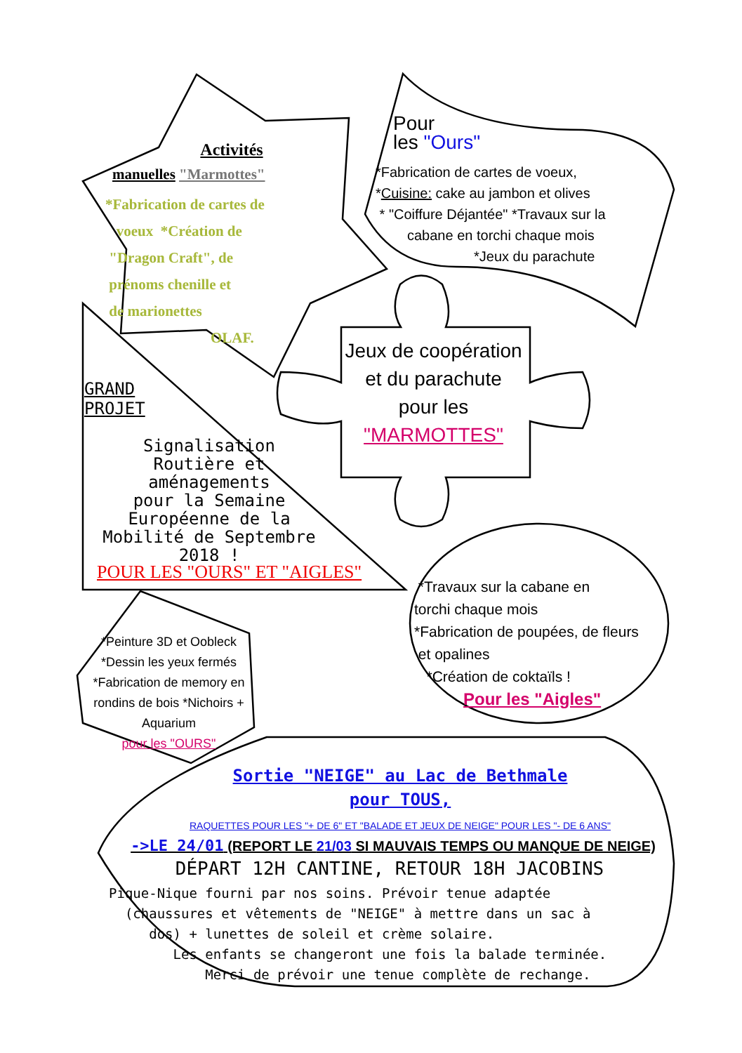Activités
manuelles "Marmottes"
*Fabrication de cartes de
voeux *Création de
"Dragon Craft", de
prénoms chenille et
de marionettes
OLAF.
Pour
les "Ours"
*Fabrication de cartes de voeux,
*Cuisine: cake au jambon et olives
* "Coiffure Déjantée" *Travaux sur la
cabane en torchi chaque mois
*Jeux du parachute
GRAND
PROJET
Signalisation
Routière et
aménagements
pour la Semaine
Européenne de la
Mobilité de Septembre
2018 !
POUR LES "OURS" ET "AIGLES"
Jeux de coopération et du parachute
pour les
"MARMOTTES"
*Travaux sur la cabane en
torchi chaque mois
*Fabrication de poupées, de fleurs
et opalines
*Création de coktaïls !
Pour les "Aigles"
*Peinture 3D et Oobleck *Dessin les yeux fermés *Fabrication de memory en rondins de bois *Nichoirs + Aquarium
pour les "OURS"
Sortie "NEIGE" au Lac de Bethmale
pour TOUS,
RAQUETTES POUR LES "+ DE 6" ET "BALADE ET JEUX DE NEIGE" POUR LES "- DE 6 ANS"
->LE 24/01 (REPORT LE 21/03 SI MAUVAIS TEMPS OU MANQUE DE NEIGE)
DÉPART 12H CANTINE, RETOUR 18H JACOBINS
Pique-Nique fourni par nos soins. Prévoir tenue adaptée
(chaussures et vêtements de "NEIGE" à mettre dans un sac à
dos) + lunettes de soleil et crème solaire.
Les enfants se changeront une fois la balade terminée.
Merci de prévoir une tenue complète de rechange.